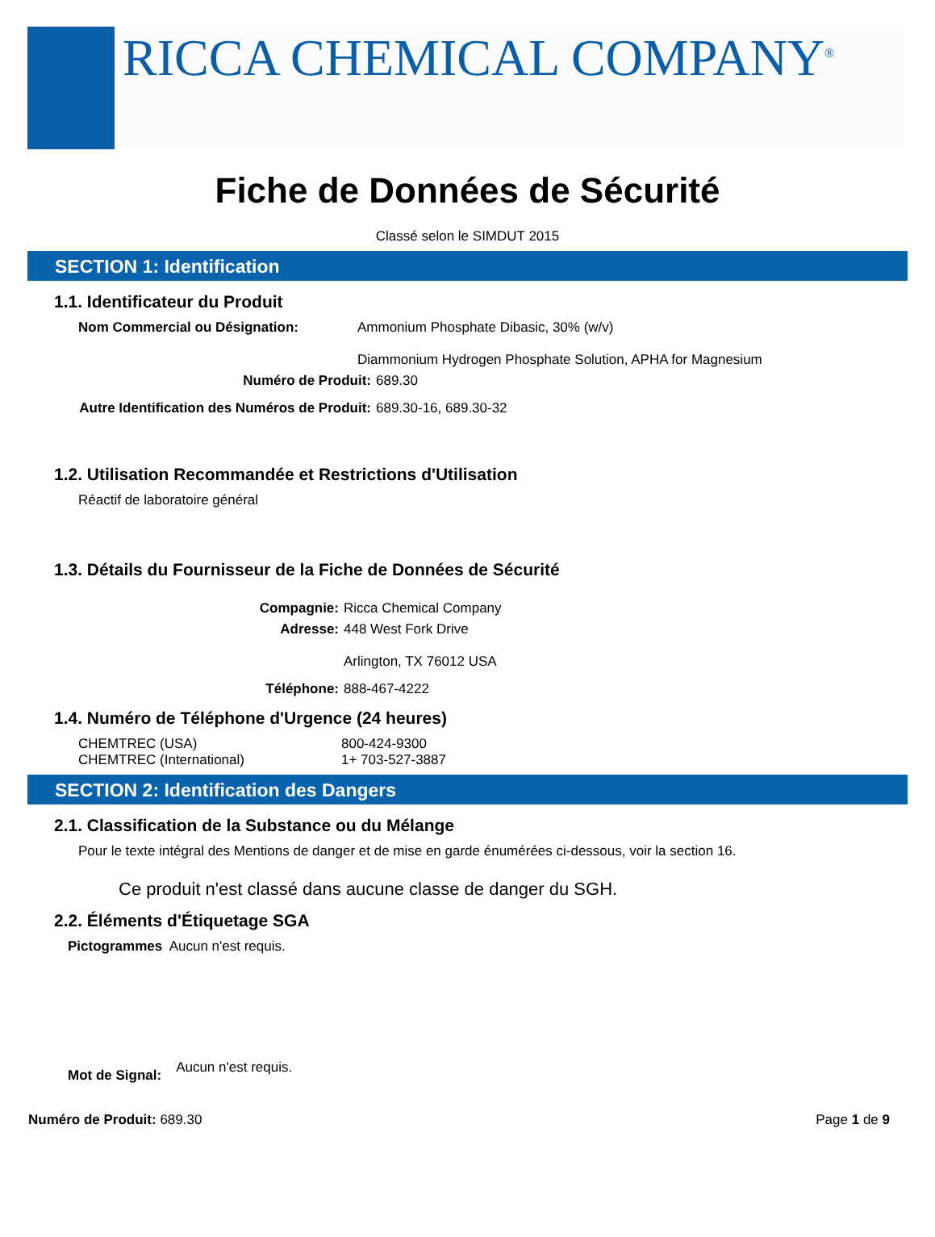RICCA CHEMICAL COMPANY<sup>®</sup>
Fiche de Données de Sécurité
Classé selon le SIMDUT 2015
SECTION 1: Identification
1.1. Identificateur du Produit
Nom Commercial ou Désignation: Ammonium Phosphate Dibasic, 30% (w/v)
Diammonium Hydrogen Phosphate Solution, APHA for Magnesium
Numéro de Produit: 689.30
Autre Identification des Numéros de Produit: 689.30-16, 689.30-32
1.2. Utilisation Recommandée et Restrictions d'Utilisation
Réactif de laboratoire général
1.3. Détails du Fournisseur de la Fiche de Données de Sécurité
Compagnie: Ricca Chemical Company
Adresse: 448 West Fork Drive
Arlington, TX 76012 USA
Téléphone: 888-467-4222
1.4. Numéro de Téléphone d'Urgence (24 heures)
CHEMTREC (USA)
CHEMTREC (International)
800-424-9300
1+ 703-527-3887
SECTION 2: Identification des Dangers
2.1. Classification de la Substance ou du Mélange
Pour le texte intégral des Mentions de danger et de mise en garde énumérées ci-dessous, voir la section 16.
Ce produit n'est classé dans aucune classe de danger du SGH.
2.2. Éléments d'Étiquetage SGA
Pictogrammes Aucun n'est requis.
Mot de Signal: Aucun n'est requis.
Numéro de Produit: 689.30 Page 1 de 9